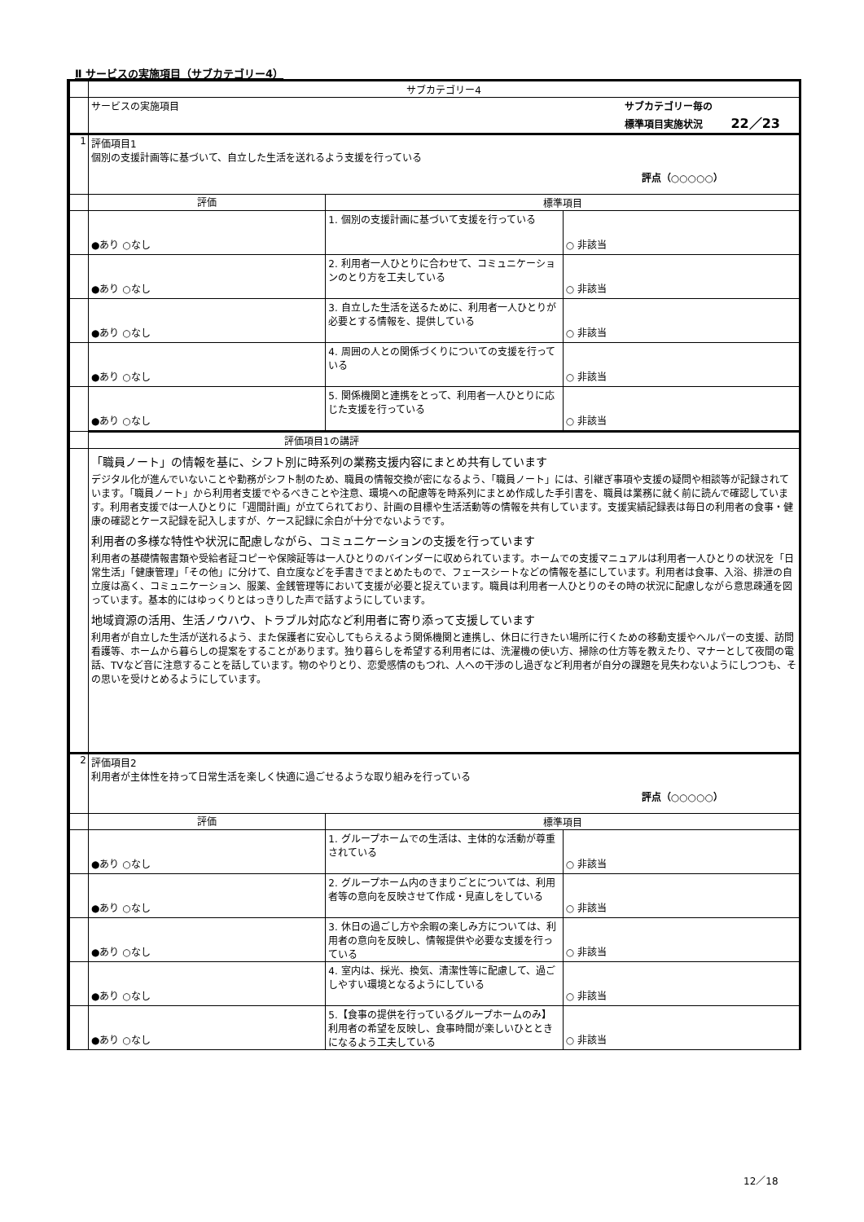Ⅱ サービスの実施項目（サブカテゴリー4）
| | サブカテゴリー4 | | |
| | サービスの実施項目 サブカテゴリー毎の 標準項目実施状況 22／23 | | |
| 1 | 評価項目1 個別の支援計画等に基づいて、自立した生活を送れるよう支援を行っている 評点（○○○○○） | | |
| | 評価 | 標準項目 | |
| | ●あり ○なし | 1. 個別の支援計画に基づいて支援を行っている | ○ 非該当 |
| | ●あり ○なし | 2. 利用者一人ひとりに合わせて、コミュニケーションのとり方を工夫している | ○ 非該当 |
| | ●あり ○なし | 3. 自立した生活を送るために、利用者一人ひとりが必要とする情報を、提供している | ○ 非該当 |
| | ●あり ○なし | 4. 周囲の人との関係づくりについての支援を行っている | ○ 非該当 |
| | ●あり ○なし | 5. 関係機関と連携をとって、利用者一人ひとりに応じた支援を行っている | ○ 非該当 |
| | 評価項目1の講評 | | |
| | 「職員ノート」の情報を基に、シフト別に時系列の業務支援内容にまとめ共有しています デジタル化が進んでいないことや勤務がシフト制のため、職員の情報交換が密になるよう、「職員ノート」には、引継ぎ事項や支援の疑問や相談等が記録されています。「職員ノート」から利用者支援でやるべきことや注意、環境への配慮等を時系列にまとめ作成した手引書を、職員は業務に就く前に読んで確認しています。利用者支援では一人ひとりに「週間計画」が立てられており、計画の目標や生活活動等の情報を共有しています。支援実績記録表は毎日の利用者の食事・健康の確認とケース記録を記入しますが、ケース記録に余白が十分でないようです。 利用者の多様な特性や状況に配慮しながら、コミュニケーションの支援を行っています 利用者の基礎情報書類や受給者証コピーや保険証等は一人ひとりのバインダーに収められています。ホームでの支援マニュアルは利用者一人ひとりの状況を「日常生活」「健康管理」「その他」に分けて、自立度などを手書きでまとめたもので、フェースシートなどの情報を基にしています。利用者は食事、入浴、排泄の自立度は高く、コミュニケーション、服薬、金銭管理等において支援が必要と捉えています。職員は利用者一人ひとりのその時の状況に配慮しながら意思疎通を図っています。基本的にはゆっくりとはっきりした声で話すようにしています。 地域資源の活用、生活ノウハウ、トラブル対応など利用者に寄り添って支援しています 利用者が自立した生活が送れるよう、また保護者に安心してもらえるよう関係機関と連携し、休日に行きたい場所に行くための移動支援やヘルパーの支援、訪問看護等、ホームから暮らしの提案をすることがあります。独り暮らしを希望する利用者には、洗濯機の使い方、掃除の仕方等を教えたり、マナーとして夜間の電話、TVなど音に注意することを話しています。物のやりとり、恋愛感情のもつれ、人への干渉のし過ぎなど利用者が自分の課題を見失わないようにしつつも、その思いを受けとめるようにしています。 | | |
| 2 | 評価項目2 利用者が主体性を持って日常生活を楽しく快適に過ごせるような取り組みを行っている 評点（○○○○○） | | |
| | 評価 | 標準項目 | |
| | ●あり ○なし | 1. グループホームでの生活は、主体的な活動が尊重されている | ○ 非該当 |
| | ●あり ○なし | 2. グループホーム内のきまりごとについては、利用者等の意向を反映させて作成・見直しをしている | ○ 非該当 |
| | ●あり ○なし | 3. 休日の過ごし方や余暇の楽しみ方については、利用者の意向を反映し、情報提供や必要な支援を行っている | ○ 非該当 |
| | ●あり ○なし | 4. 室内は、採光、換気、清潔性等に配慮して、過ごしやすい環境となるようにしている | ○ 非該当 |
| | ●あり ○なし | 5.【食事の提供を行っているグループホームのみ】 利用者の希望を反映し、食事時間が楽しいひとときになるよう工夫している | ○ 非該当 |
12／18